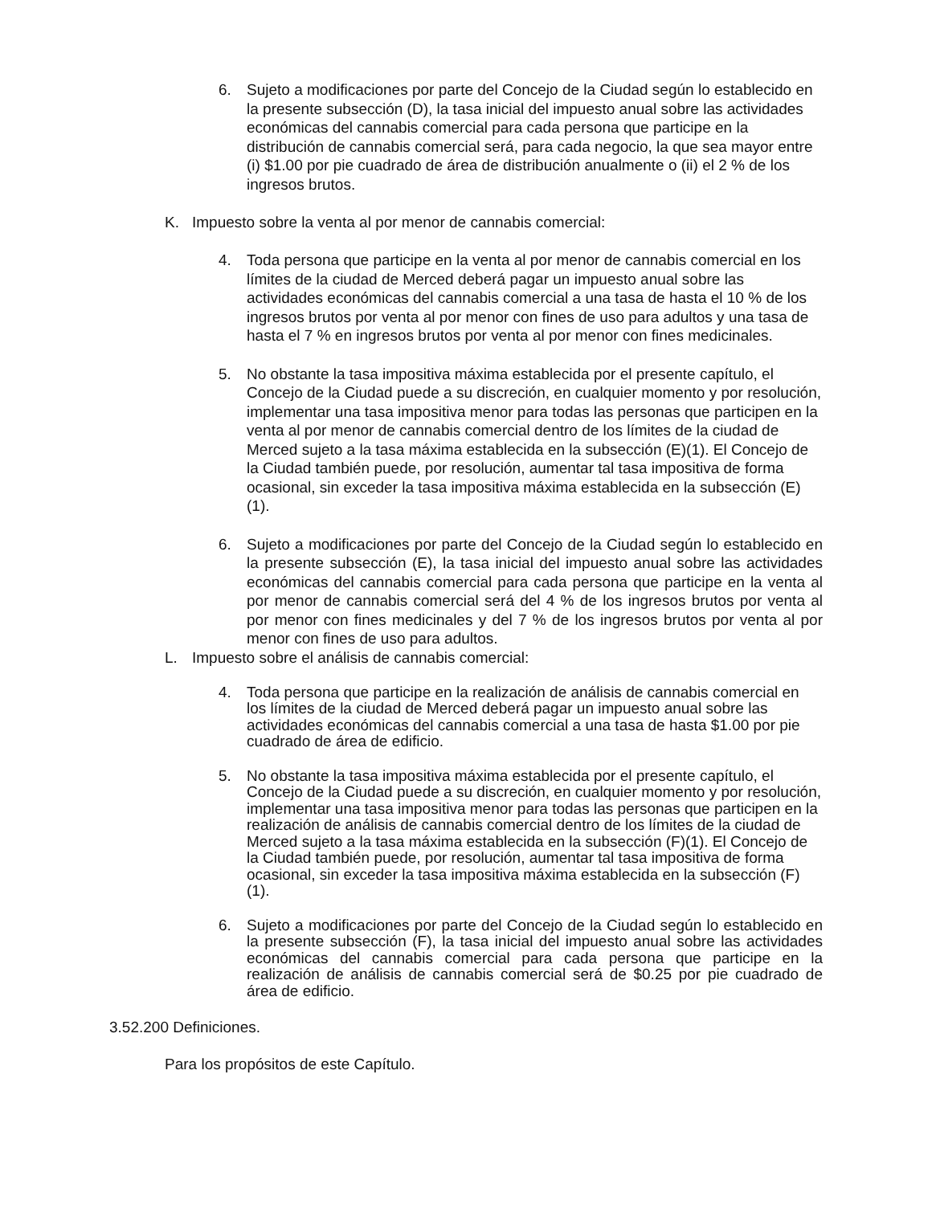6. Sujeto a modificaciones por parte del Concejo de la Ciudad según lo establecido en la presente subsección (D), la tasa inicial del impuesto anual sobre las actividades económicas del cannabis comercial para cada persona que participe en la distribución de cannabis comercial será, para cada negocio, la que sea mayor entre (i) $1.00 por pie cuadrado de área de distribución anualmente o (ii) el 2 % de los ingresos brutos.
K. Impuesto sobre la venta al por menor de cannabis comercial:
4. Toda persona que participe en la venta al por menor de cannabis comercial en los límites de la ciudad de Merced deberá pagar un impuesto anual sobre las actividades económicas del cannabis comercial a una tasa de hasta el 10 % de los ingresos brutos por venta al por menor con fines de uso para adultos y una tasa de hasta el 7 % en ingresos brutos por venta al por menor con fines medicinales.
5. No obstante la tasa impositiva máxima establecida por el presente capítulo, el Concejo de la Ciudad puede a su discreción, en cualquier momento y por resolución, implementar una tasa impositiva menor para todas las personas que participen en la venta al por menor de cannabis comercial dentro de los límites de la ciudad de Merced sujeto a la tasa máxima establecida en la subsección (E)(1). El Concejo de la Ciudad también puede, por resolución, aumentar tal tasa impositiva de forma ocasional, sin exceder la tasa impositiva máxima establecida en la subsección (E)(1).
6. Sujeto a modificaciones por parte del Concejo de la Ciudad según lo establecido en la presente subsección (E), la tasa inicial del impuesto anual sobre las actividades económicas del cannabis comercial para cada persona que participe en la venta al por menor de cannabis comercial será del 4 % de los ingresos brutos por venta al por menor con fines medicinales y del 7 % de los ingresos brutos por venta al por menor con fines de uso para adultos.
L. Impuesto sobre el análisis de cannabis comercial:
4. Toda persona que participe en la realización de análisis de cannabis comercial en los límites de la ciudad de Merced deberá pagar un impuesto anual sobre las actividades económicas del cannabis comercial a una tasa de hasta $1.00 por pie cuadrado de área de edificio.
5. No obstante la tasa impositiva máxima establecida por el presente capítulo, el Concejo de la Ciudad puede a su discreción, en cualquier momento y por resolución, implementar una tasa impositiva menor para todas las personas que participen en la realización de análisis de cannabis comercial dentro de los límites de la ciudad de Merced sujeto a la tasa máxima establecida en la subsección (F)(1). El Concejo de la Ciudad también puede, por resolución, aumentar tal tasa impositiva de forma ocasional, sin exceder la tasa impositiva máxima establecida en la subsección (F)(1).
6. Sujeto a modificaciones por parte del Concejo de la Ciudad según lo establecido en la presente subsección (F), la tasa inicial del impuesto anual sobre las actividades económicas del cannabis comercial para cada persona que participe en la realización de análisis de cannabis comercial será de $0.25 por pie cuadrado de área de edificio.
3.52.200 Definiciones.
Para los propósitos de este Capítulo.